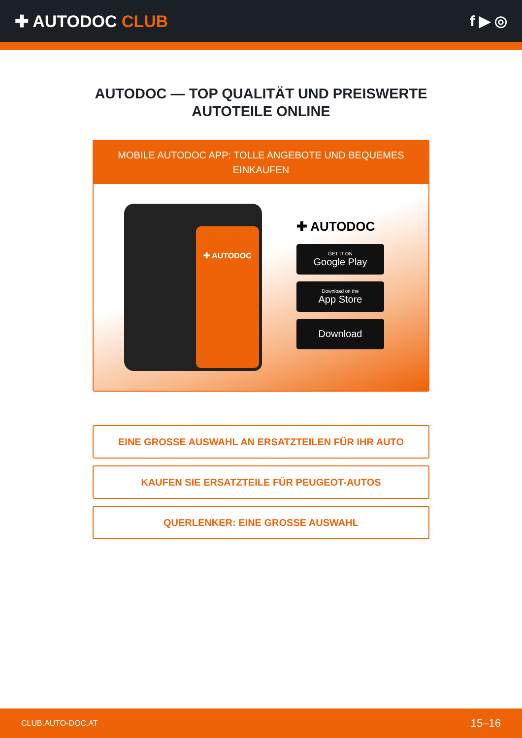✚ AUTODOC CLUB f ▶ ◎
AUTODOC — TOP QUALITÄT UND PREISWERTE
AUTOTEILE ONLINE
MOBILE AUTODOC APP: TOLLE ANGEBOTE UND BEQUEMES EINKAUFEN
✚ AUTODOC
✚ AUTODOC
GET IT ON
Google Play
Download on the
App Store
Download
EINE GROSSE AUSWAHL AN ERSATZTEILEN FÜR IHR AUTO
KAUFEN SIE ERSATZTEILE FÜR PEUGEOT-AUTOS
QUERLENKER: EINE GROSSE AUSWAHL
CLUB.AUTO-DOC.AT 15–16